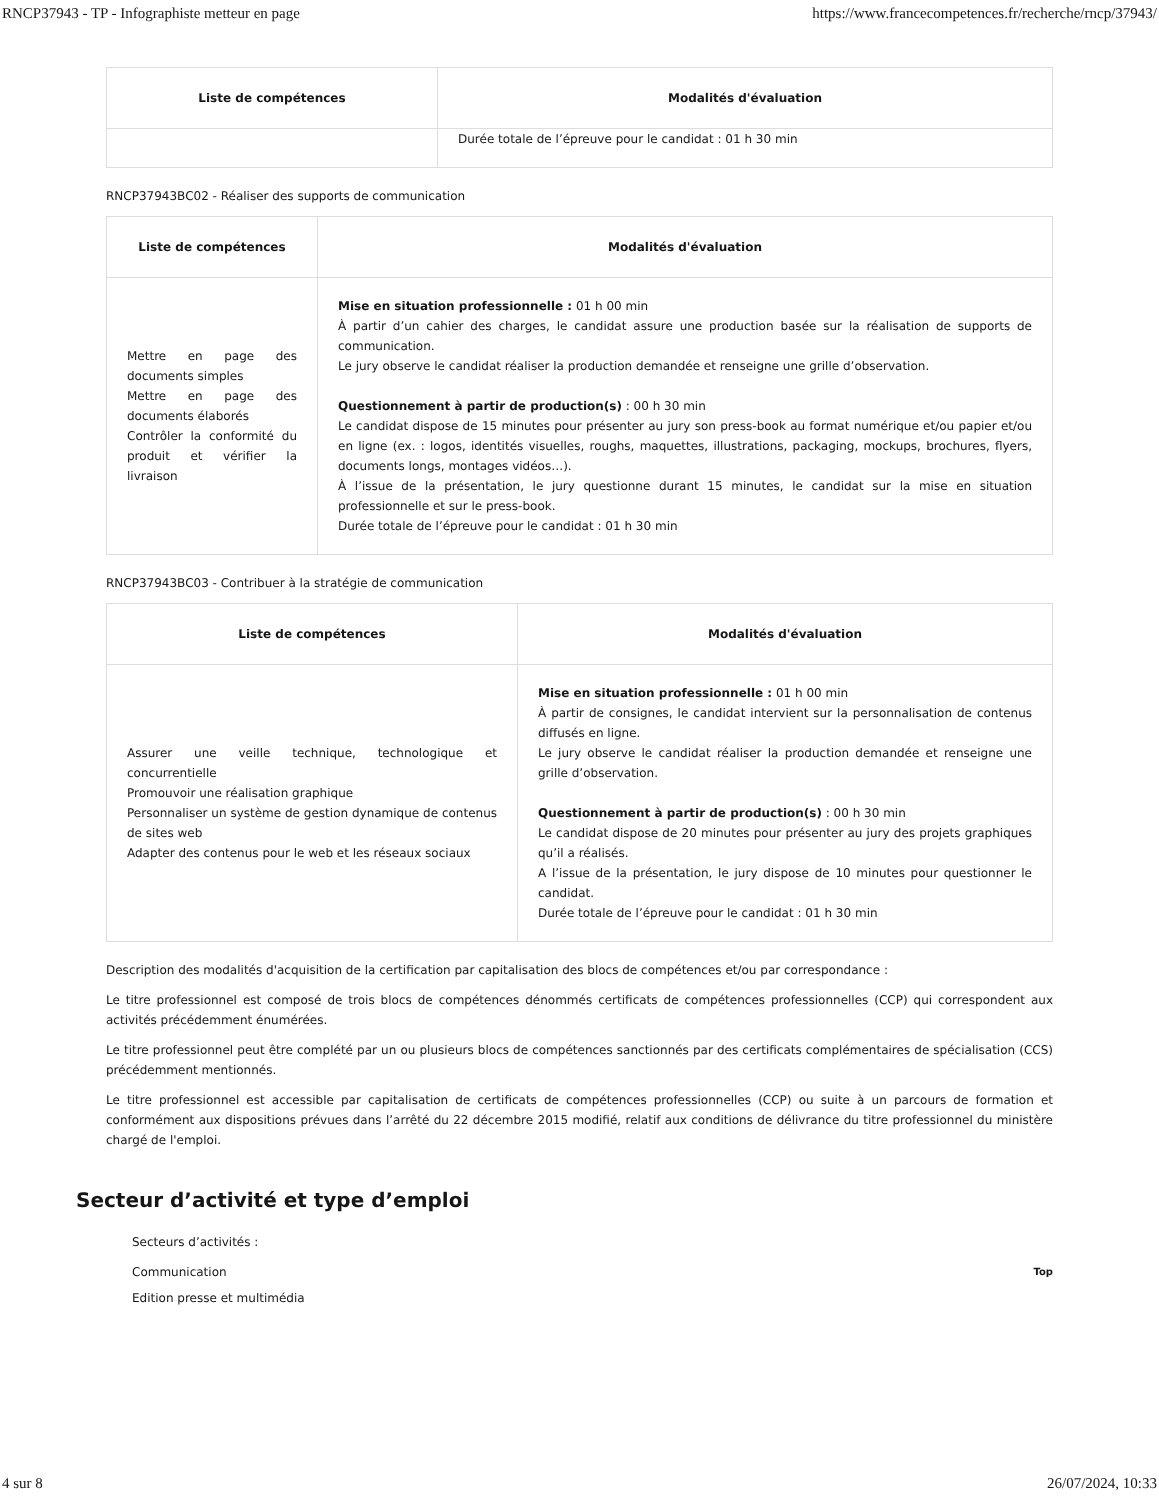RNCP37943 - TP - Infographiste metteur en page https://www.francecompetences.fr/recherche/rncp/37943/
| Liste de compétences | Modalités d'évaluation |
| --- | --- |
| | Durée totale de l’épreuve pour le candidat : 01 h 30 min |
RNCP37943BC02 - Réaliser des supports de communication
| Liste de compétences | Modalités d'évaluation |
| --- | --- |
| Mettre en page des documents simples Mettre en page des documents élaborés Contrôler la conformité du produit et vérifier la livraison | Mise en situation professionnelle : 01 h 00 min À partir d’un cahier des charges, le candidat assure une production basée sur la réalisation de supports de communication. Le jury observe le candidat réaliser la production demandée et renseigne une grille d’observation. Questionnement à partir de production(s) : 00 h 30 min Le candidat dispose de 15 minutes pour présenter au jury son press-book au format numérique et/ou papier et/ou en ligne (ex. : logos, identités visuelles, roughs, maquettes, illustrations, packaging, mockups, brochures, flyers, documents longs, montages vidéos…). À l’issue de la présentation, le jury questionne durant 15 minutes, le candidat sur la mise en situation professionnelle et sur le press-book. Durée totale de l’épreuve pour le candidat : 01 h 30 min |
RNCP37943BC03 - Contribuer à la stratégie de communication
| Liste de compétences | Modalités d'évaluation |
| --- | --- |
| Assurer une veille technique, technologique et concurrentielle Promouvoir une réalisation graphique Personnaliser un système de gestion dynamique de contenus de sites web Adapter des contenus pour le web et les réseaux sociaux | Mise en situation professionnelle : 01 h 00 min À partir de consignes, le candidat intervient sur la personnalisation de contenus diffusés en ligne. Le jury observe le candidat réaliser la production demandée et renseigne une grille d’observation. Questionnement à partir de production(s) : 00 h 30 min Le candidat dispose de 20 minutes pour présenter au jury des projets graphiques qu’il a réalisés. A l’issue de la présentation, le jury dispose de 10 minutes pour questionner le candidat. Durée totale de l’épreuve pour le candidat : 01 h 30 min |
Description des modalités d'acquisition de la certification par capitalisation des blocs de compétences et/ou par correspondance :
Le titre professionnel est composé de trois blocs de compétences dénommés certificats de compétences professionnelles (CCP) qui correspondent aux activités précédemment énumérées.
Le titre professionnel peut être complété par un ou plusieurs blocs de compétences sanctionnés par des certificats complémentaires de spécialisation (CCS) précédemment mentionnés.
Le titre professionnel est accessible par capitalisation de certificats de compétences professionnelles (CCP) ou suite à un parcours de formation et conformément aux dispositions prévues dans l’arrêté du 22 décembre 2015 modifié, relatif aux conditions de délivrance du titre professionnel du ministère chargé de l'emploi.
Secteur d’activité et type d’emploi
Secteurs d’activités :
Communication Top
Edition presse et multimédia
4 sur 8 26/07/2024, 10:33